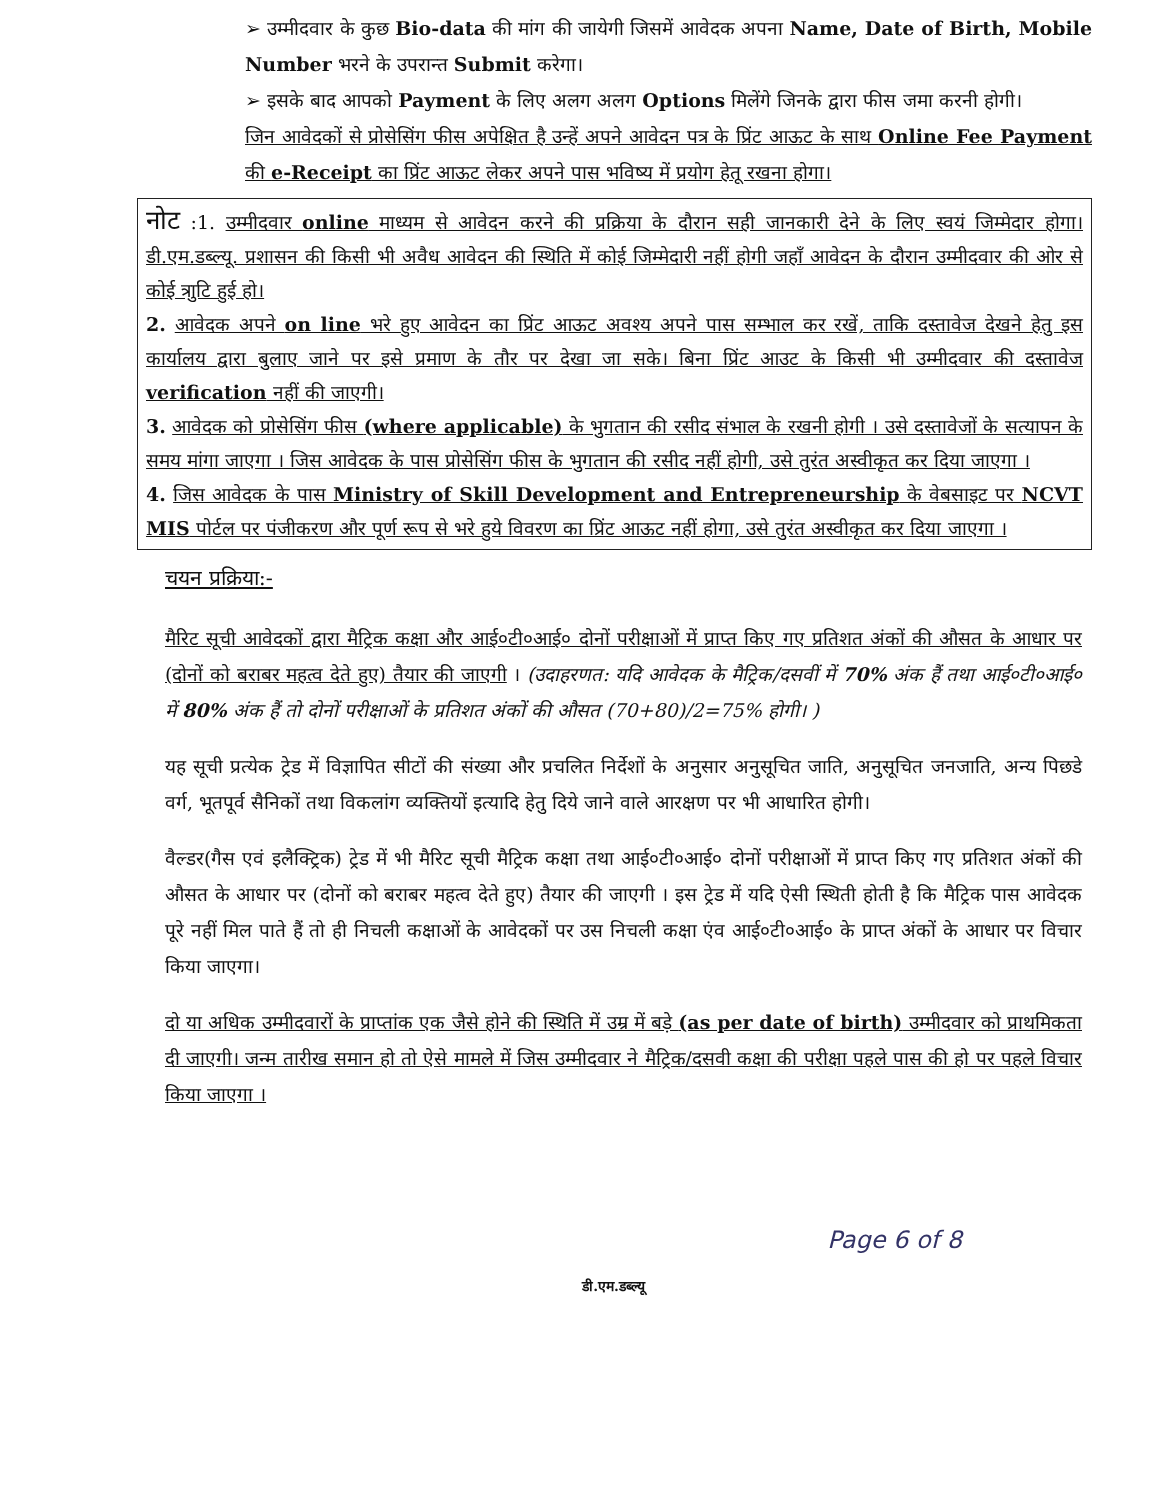➢ उम्मीदवार के कुछ Bio-data की मांग की जायेगी जिसमें आवेदक अपना Name, Date of Birth, Mobile Number भरने के उपरान्त Submit करेगा।
➢ इसके बाद आपको Payment के लिए अलग अलग Options मिलेंगे जिनके द्वारा फीस जमा करनी होगी।
जिन आवेदकों से प्रोसेसिंग फीस अपेक्षित है उन्हें अपने आवेदन पत्र के प्रिंट आऊट के साथ Online Fee Payment की e-Receipt का प्रिंट आऊट लेकर अपने पास भविष्य में प्रयोग हेतू रखना होगा।
नोट :1. उम्मीदवार online माध्यम से आवेदन करने की प्रक्रिया के दौरान सही जानकारी देने के लिए स्वयं जिम्मेदार होगा। डी.एम.डब्ल्यू. प्रशासन की किसी भी अवैध आवेदन की स्थिति में कोई जिम्मेदारी नहीं होगी जहाँ आवेदन के दौरान उम्मीदवार की ओर से कोई त्राुटि हुई हो।
2. आवेदक अपने on line भरे हुए आवेदन का प्रिंट आऊट अवश्य अपने पास सम्भाल कर रखें, ताकि दस्तावेज देखने हेतु इस कार्यालय द्वारा बुलाए जाने पर इसे प्रमाण के तौर पर देखा जा सके। बिना प्रिंट आउट के किसी भी उम्मीदवार की दस्तावेज verification नहीं की जाएगी।
3. आवेदक को प्रोसेसिंग फीस (where applicable) के भुगतान की रसीद संभाल के रखनी होगी । उसे दस्तावेजों के सत्यापन के समय मांगा जाएगा । जिस आवेदक के पास प्रोसेसिंग फीस के भुगतान की रसीद नहीं होगी, उसे तुरंत अस्वीकृत कर दिया जाएगा ।
4. जिस आवेदक के पास Ministry of Skill Development and Entrepreneurship के वेबसाइट पर NCVT MIS पोर्टल पर पंजीकरण और पूर्ण रूप से भरे हुये विवरण का प्रिंट आऊट नहीं होगा, उसे तुरंत अस्वीकृत कर दिया जाएगा ।
चयन प्रक्रिया:-
मैरिट सूची आवेदकों द्वारा मैट्रिक कक्षा और आई०टी०आई० दोनों परीक्षाओं में प्राप्त किए गए प्रतिशत अंकों की औसत के आधार पर (दोनों को बराबर महत्व देते हुए) तैयार की जाएगी । (उदाहरणत: यदि आवेदक के मैट्रिक/दसवीं में 70% अंक हैं तथा आई०टी०आई० में 80% अंक हैं तो दोनों परीक्षाओं के प्रतिशत अंकों की औसत (70+80)/2=75% होगी। )
यह सूची प्रत्येक ट्रेड में विज्ञापित सीटों की संख्या और प्रचलित निर्देशों के अनुसार अनुसूचित जाति, अनुसूचित जनजाति, अन्य पिछडे वर्ग, भूतपूर्व सैनिकों तथा विकलांग व्यक्तियों इत्यादि हेतु दिये जाने वाले आरक्षण पर भी आधारित होगी।
वैल्डर(गैस एवं इलैक्ट्रिक) ट्रेड में भी मैरिट सूची मैट्रिक कक्षा तथा आई०टी०आई० दोनों परीक्षाओं में प्राप्त किए गए प्रतिशत अंकों की औसत के आधार पर (दोनों को बराबर महत्व देते हुए) तैयार की जाएगी । इस ट्रेड में यदि ऐसी स्थिती होती है कि मैट्रिक पास आवेदक पूरे नहीं मिल पाते हैं तो ही निचली कक्षाओं के आवेदकों पर उस निचली कक्षा एंव आई०टी०आई० के प्राप्त अंकों के आधार पर विचार किया जाएगा।
दो या अधिक उम्मीदवारों के प्राप्तांक एक जैसे होने की स्थिति में उम्र में बड़े (as per date of birth) उम्मीदवार को प्राथमिकता दी जाएगी। जन्म तारीख समान हो तो ऐसे मामले में जिस उम्मीदवार ने मैट्रिक/दसवी कक्षा की परीक्षा पहले पास की हो पर पहले विचार किया जाएगा ।
Page 6 of 8
डी.एम.डब्ल्यू